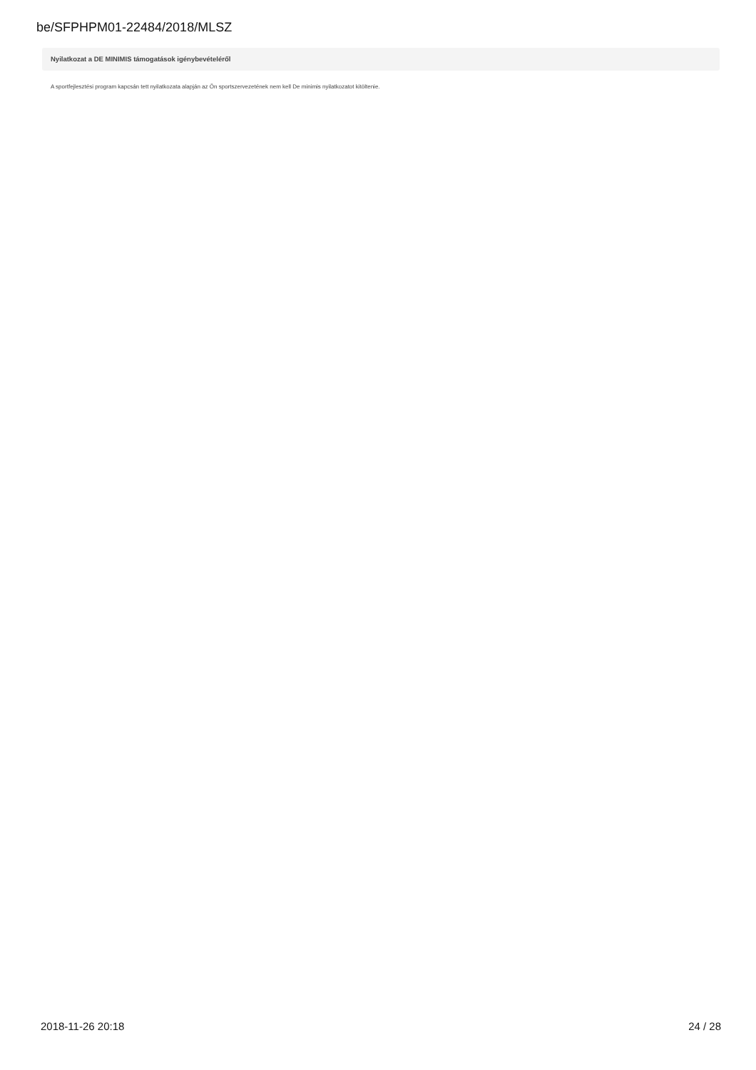be/SFPHPM01-22484/2018/MLSZ
Nyilatkozat a DE MINIMIS támogatások igénybevételéről
A sportfejlesztési program kapcsán tett nyilatkozata alapján az Ön sportszervezetének nem kell De minimis nyilatkozatot kitöltenie.
2018-11-26 20:18 24 / 28